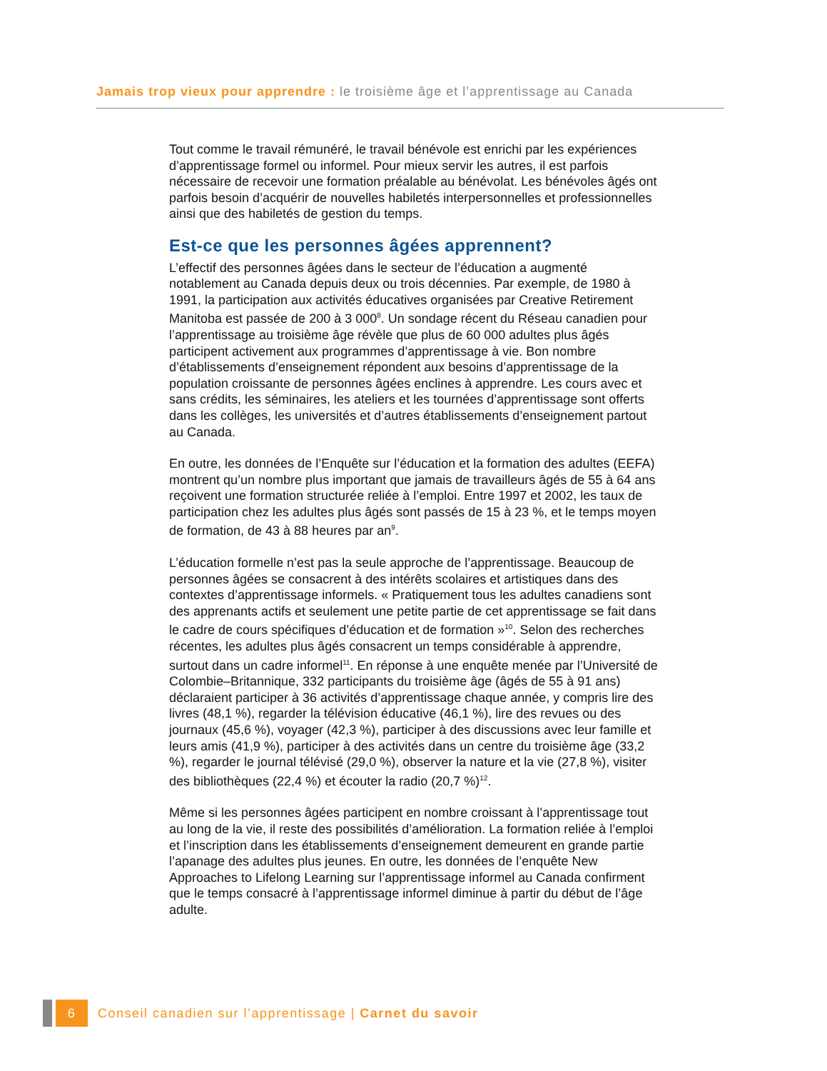Jamais trop vieux pour apprendre : le troisième âge et l’apprentissage au Canada
Tout comme le travail rémunéré, le travail bénévole est enrichi par les expériences d’apprentissage formel ou informel. Pour mieux servir les autres, il est parfois nécessaire de recevoir une formation préalable au bénévolat. Les bénévoles âgés ont parfois besoin d’acquérir de nouvelles habiletés interpersonnelles et professionnelles ainsi que des habiletés de gestion du temps.
Est-ce que les personnes âgées apprennent?
L’effectif des personnes âgées dans le secteur de l’éducation a augmenté notablement au Canada depuis deux ou trois décennies. Par exemple, de 1980 à 1991, la participation aux activités éducatives organisées par Creative Retirement Manitoba est passée de 200 à 3 000<sup>8</sup>. Un sondage récent du Réseau canadien pour l’apprentissage au troisième âge révèle que plus de 60 000 adultes plus âgés participent activement aux programmes d’apprentissage à vie. Bon nombre d’établissements d’enseignement répondent aux besoins d’apprentissage de la population croissante de personnes âgées enclines à apprendre. Les cours avec et sans crédits, les séminaires, les ateliers et les tournées d’apprentissage sont offerts dans les collèges, les universités et d’autres établissements d’enseignement partout au Canada.
En outre, les données de l’Enquête sur l’éducation et la formation des adultes (EEFA) montrent qu’un nombre plus important que jamais de travailleurs âgés de 55 à 64 ans reçoivent une formation structurée reliée à l’emploi. Entre 1997 et 2002, les taux de participation chez les adultes plus âgés sont passés de 15 à 23 %, et le temps moyen de formation, de 43 à 88 heures par an<sup>9</sup>.
L’éducation formelle n’est pas la seule approche de l’apprentissage. Beaucoup de personnes âgées se consacrent à des intérêts scolaires et artistiques dans des contextes d’apprentissage informels. « Pratiquement tous les adultes canadiens sont des apprenants actifs et seulement une petite partie de cet apprentissage se fait dans le cadre de cours spécifiques d’éducation et de formation »<sup>10</sup>. Selon des recherches récentes, les adultes plus âgés consacrent un temps considérable à apprendre, surtout dans un cadre informel<sup>11</sup>. En réponse à une enquête menée par l’Université de Colombie–Britannique, 332 participants du troisième âge (âgés de 55 à 91 ans) déclaraient participer à 36 activités d’apprentissage chaque année, y compris lire des livres (48,1 %), regarder la télévision éducative (46,1 %), lire des revues ou des journaux (45,6 %), voyager (42,3 %), participer à des discussions avec leur famille et leurs amis (41,9 %), participer à des activités dans un centre du troisième âge (33,2 %), regarder le journal télévisé (29,0 %), observer la nature et la vie (27,8 %), visiter des bibliothèques (22,4 %) et écouter la radio (20,7 %)<sup>12</sup>.
Même si les personnes âgées participent en nombre croissant à l’apprentissage tout au long de la vie, il reste des possibilités d’amélioration. La formation reliée à l’emploi et l’inscription dans les établissements d’enseignement demeurent en grande partie l’apanage des adultes plus jeunes. En outre, les données de l’enquête New Approaches to Lifelong Learning sur l’apprentissage informel au Canada confirment que le temps consacré à l’apprentissage informel diminue à partir du début de l’âge adulte.
6
Conseil canadien sur l’apprentissage | Carnet du savoir